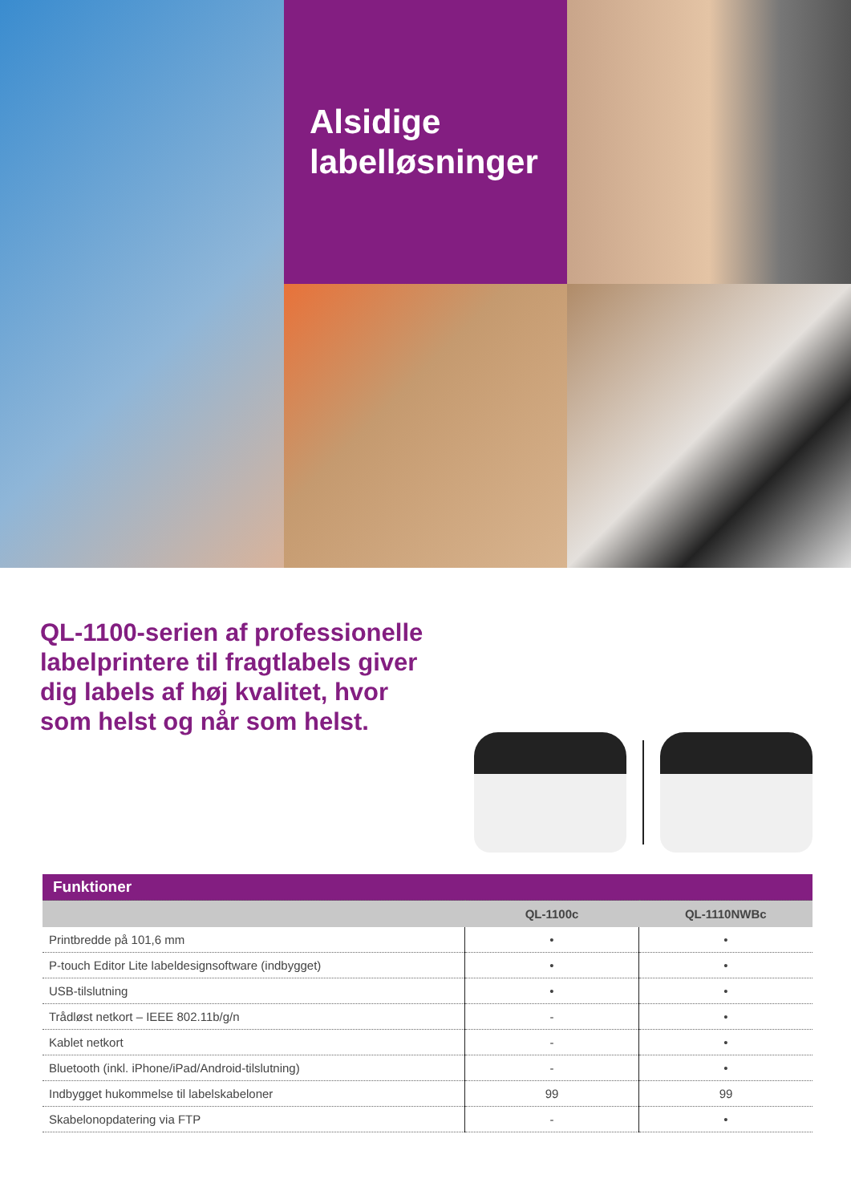Alsidige
labelløsninger
QL-1100-serien af professionelle labelprintere til fragtlabels giver dig labels af høj kvalitet, hvor som helst og når som helst.
| Funktioner | | |
| | QL-1100c | QL-1110NWBc |
| Printbredde på 101,6 mm | • | • |
| P-touch Editor Lite labeldesignsoftware (indbygget) | • | • |
| USB-tilslutning | • | • |
| Trådløst netkort – IEEE 802.11b/g/n | - | • |
| Kablet netkort | - | • |
| Bluetooth (inkl. iPhone/iPad/Android-tilslutning) | - | • |
| Indbygget hukommelse til labelskabeloner | 99 | 99 |
| Skabelonopdatering via FTP | - | • |